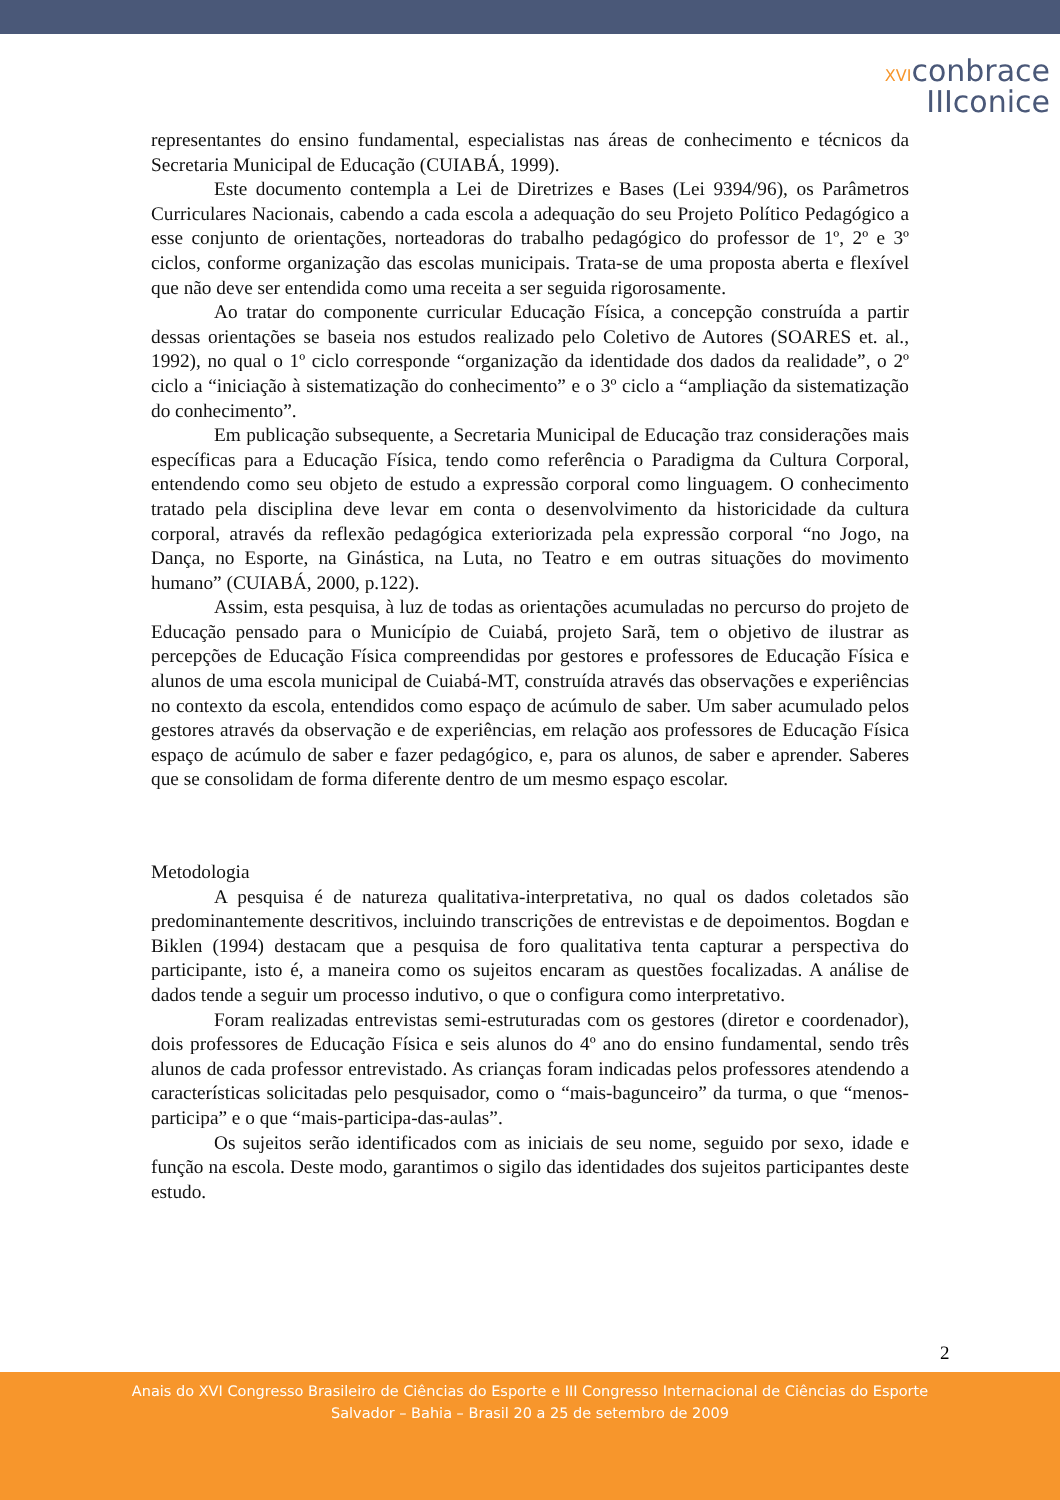XVIconbrace
IIIconice
representantes do ensino fundamental, especialistas nas áreas de conhecimento e técnicos da Secretaria Municipal de Educação (CUIABÁ, 1999).
Este documento contempla a Lei de Diretrizes e Bases (Lei 9394/96), os Parâmetros Curriculares Nacionais, cabendo a cada escola a adequação do seu Projeto Político Pedagógico a esse conjunto de orientações, norteadoras do trabalho pedagógico do professor de 1º, 2º e 3º ciclos, conforme organização das escolas municipais. Trata-se de uma proposta aberta e flexível que não deve ser entendida como uma receita a ser seguida rigorosamente.
Ao tratar do componente curricular Educação Física, a concepção construída a partir dessas orientações se baseia nos estudos realizado pelo Coletivo de Autores (SOARES et. al., 1992), no qual o 1º ciclo corresponde “organização da identidade dos dados da realidade”, o 2º ciclo a “iniciação à sistematização do conhecimento” e o 3º ciclo a “ampliação da sistematização do conhecimento”.
Em publicação subsequente, a Secretaria Municipal de Educação traz considerações mais específicas para a Educação Física, tendo como referência o Paradigma da Cultura Corporal, entendendo como seu objeto de estudo a expressão corporal como linguagem. O conhecimento tratado pela disciplina deve levar em conta o desenvolvimento da historicidade da cultura corporal, através da reflexão pedagógica exteriorizada pela expressão corporal “no Jogo, na Dança, no Esporte, na Ginástica, na Luta, no Teatro e em outras situações do movimento humano” (CUIABÁ, 2000, p.122).
Assim, esta pesquisa, à luz de todas as orientações acumuladas no percurso do projeto de Educação pensado para o Município de Cuiabá, projeto Sarã, tem o objetivo de ilustrar as percepções de Educação Física compreendidas por gestores e professores de Educação Física e alunos de uma escola municipal de Cuiabá-MT, construída através das observações e experiências no contexto da escola, entendidos como espaço de acúmulo de saber. Um saber acumulado pelos gestores através da observação e de experiências, em relação aos professores de Educação Física espaço de acúmulo de saber e fazer pedagógico, e, para os alunos, de saber e aprender. Saberes que se consolidam de forma diferente dentro de um mesmo espaço escolar.
Metodologia
A pesquisa é de natureza qualitativa-interpretativa, no qual os dados coletados são predominantemente descritivos, incluindo transcrições de entrevistas e de depoimentos. Bogdan e Biklen (1994) destacam que a pesquisa de foro qualitativa tenta capturar a perspectiva do participante, isto é, a maneira como os sujeitos encaram as questões focalizadas. A análise de dados tende a seguir um processo indutivo, o que o configura como interpretativo.
Foram realizadas entrevistas semi-estruturadas com os gestores (diretor e coordenador), dois professores de Educação Física e seis alunos do 4º ano do ensino fundamental, sendo três alunos de cada professor entrevistado. As crianças foram indicadas pelos professores atendendo a características solicitadas pelo pesquisador, como o “mais-bagunceiro” da turma, o que “menos-participa” e o que “mais-participa-das-aulas”.
Os sujeitos serão identificados com as iniciais de seu nome, seguido por sexo, idade e função na escola. Deste modo, garantimos o sigilo das identidades dos sujeitos participantes deste estudo.
2
Anais do XVI Congresso Brasileiro de Ciências do Esporte e III Congresso Internacional de Ciências do Esporte
Salvador – Bahia – Brasil 20 a 25 de setembro de 2009